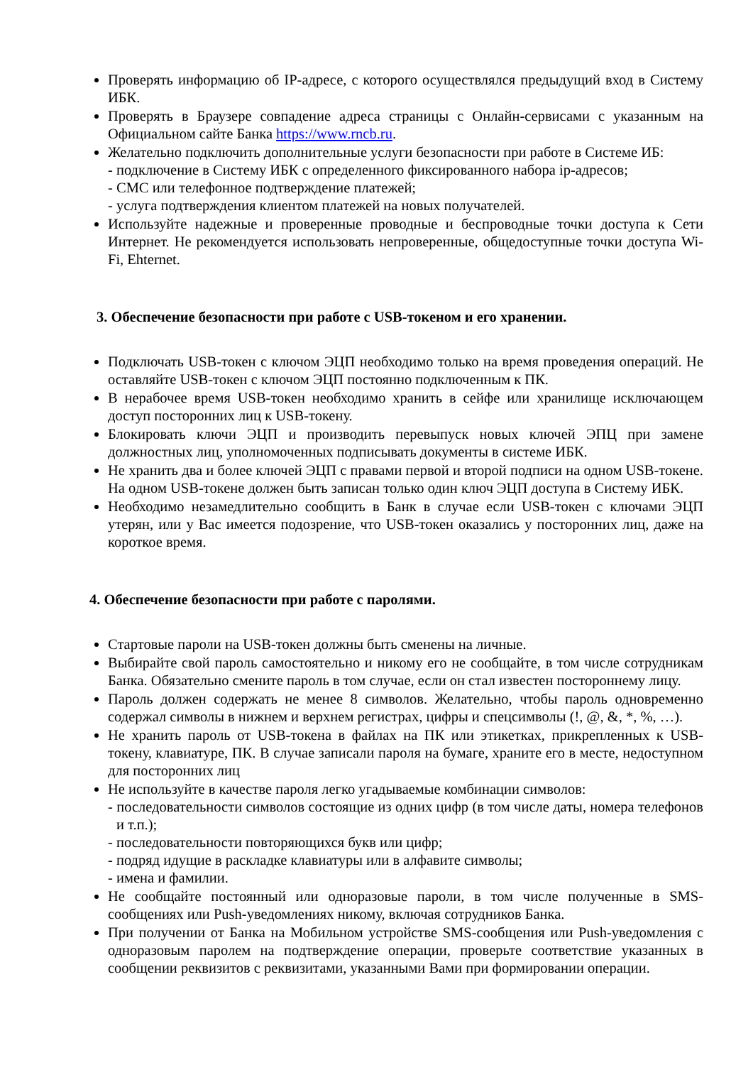Проверять информацию об IP-адресе, с которого осуществлялся предыдущий вход в Систему ИБК.
Проверять в Браузере совпадение адреса страницы с Онлайн-сервисами с указанным на Официальном сайте Банка https://www.rncb.ru.
Желательно подключить дополнительные услуги безопасности при работе в Системе ИБ:
- подключение в Систему ИБК с определенного фиксированного набора ip-адресов;
- СМС или телефонное подтверждение платежей;
- услуга подтверждения клиентом платежей на новых получателей.
Используйте надежные и проверенные проводные и беспроводные точки доступа к Сети Интернет. Не рекомендуется использовать непроверенные, общедоступные точки доступа Wi-Fi, Ehternet.
3. Обеспечение безопасности при работе с USB-токеном и его хранении.
Подключать USB-токен с ключом ЭЦП необходимо только на время проведения операций. Не оставляйте USB-токен с ключом ЭЦП постоянно подключенным к ПК.
В нерабочее время USB-токен необходимо хранить в сейфе или хранилище исключающем доступ посторонних лиц к USB-токену.
Блокировать ключи ЭЦП и производить перевыпуск новых ключей ЭПЦ при замене должностных лиц, уполномоченных подписывать документы в системе ИБК.
Не хранить два и более ключей ЭЦП с правами первой и второй подписи на одном USB-токене. На одном USB-токене должен быть записан только один ключ ЭЦП доступа в Систему ИБК.
Необходимо незамедлительно сообщить в Банк в случае если USB-токен с ключами ЭЦП утерян, или у Вас имеется подозрение, что USB-токен оказались у посторонних лиц, даже на короткое время.
4. Обеспечение безопасности при работе с паролями.
Стартовые пароли на USB-токен должны быть сменены на личные.
Выбирайте свой пароль самостоятельно и никому его не сообщайте, в том числе сотрудникам Банка. Обязательно смените пароль в том случае, если он стал известен постороннему лицу.
Пароль должен содержать не менее 8 символов. Желательно, чтобы пароль одновременно содержал символы в нижнем и верхнем регистрах, цифры и спецсимволы (!, @, &, *, %, …).
Не хранить пароль от USB-токена в файлах на ПК или этикетках, прикрепленных к USB-токену, клавиатуре, ПК. В случае записали пароля на бумаге, храните его в месте, недоступном для посторонних лиц
Не используйте в качестве пароля легко угадываемые комбинации символов:
- последовательности символов состоящие из одних цифр (в том числе даты, номера телефонов и т.п.);
- последовательности повторяющихся букв или цифр;
- подряд идущие в раскладке клавиатуры или в алфавите символы;
- имена и фамилии.
Не сообщайте постоянный или одноразовые пароли, в том числе полученные в SMS-сообщениях или Push-уведомлениях никому, включая сотрудников Банка.
При получении от Банка на Мобильном устройстве SMS-сообщения или Push-уведомления с одноразовым паролем на подтверждение операции, проверьте соответствие указанных в сообщении реквизитов с реквизитами, указанными Вами при формировании операции.